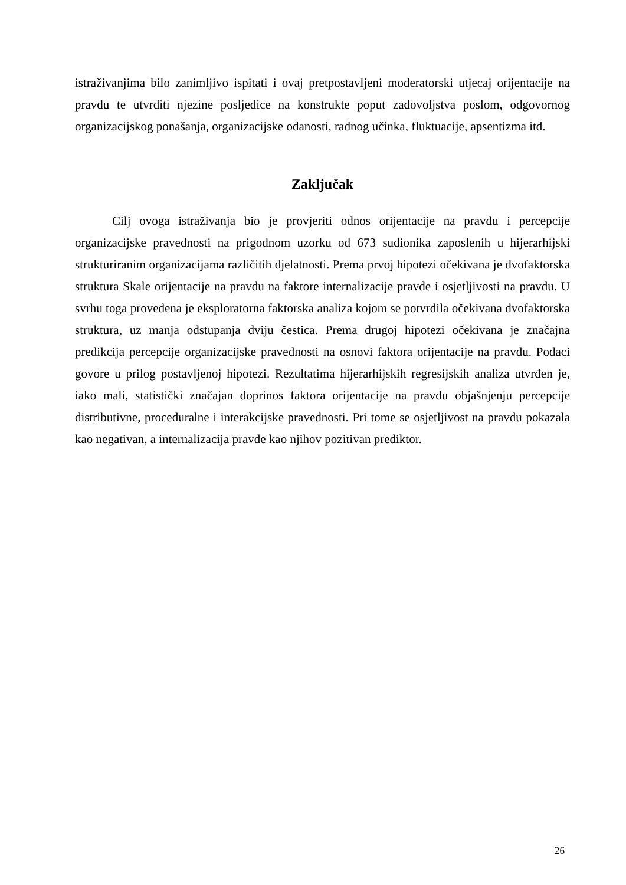istraživanjima bilo zanimljivo ispitati i ovaj pretpostavljeni moderatorski utjecaj orijentacije na pravdu te utvrditi njezine posljedice na konstrukte poput zadovoljstva poslom, odgovornog organizacijskog ponašanja, organizacijske odanosti, radnog učinka, fluktuacije, apsentizma itd.
Zaključak
Cilj ovoga istraživanja bio je provjeriti odnos orijentacije na pravdu i percepcije organizacijske pravednosti na prigodnom uzorku od 673 sudionika zaposlenih u hijerarhijski strukturiranim organizacijama različitih djelatnosti. Prema prvoj hipotezi očekivana je dvofaktorska struktura Skale orijentacije na pravdu na faktore internalizacije pravde i osjetljivosti na pravdu. U svrhu toga provedena je eksploratorna faktorska analiza kojom se potvrdila očekivana dvofaktorska struktura, uz manja odstupanja dviju čestica. Prema drugoj hipotezi očekivana je značajna predikcija percepcije organizacijske pravednosti na osnovi faktora orijentacije na pravdu. Podaci govore u prilog postavljenoj hipotezi. Rezultatima hijerarhijskih regresijskih analiza utvrđen je, iako mali, statistički značajan doprinos faktora orijentacije na pravdu objašnjenju percepcije distributivne, proceduralne i interakcijske pravednosti. Pri tome se osjetljivost na pravdu pokazala kao negativan, a internalizacija pravde kao njihov pozitivan prediktor.
26